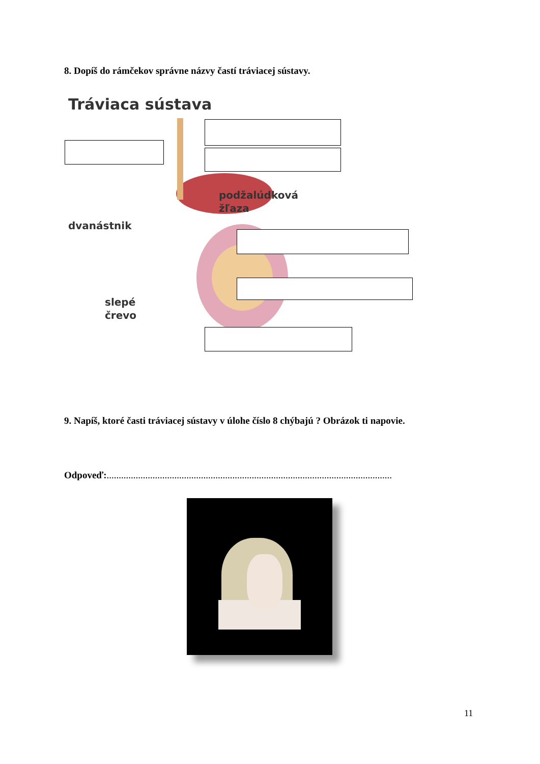8. Dopíš do rámčekov správne názvy častí tráviacej sústavy.
Tráviaca sústava
podžalúdková
žľaza
dvanástnik
slepé
črevo
9. Napíš, ktoré časti tráviacej sústavy v úlohe číslo 8 chýbajú ? Obrázok ti napovie.
Odpoveď:......................................................................................................................
11